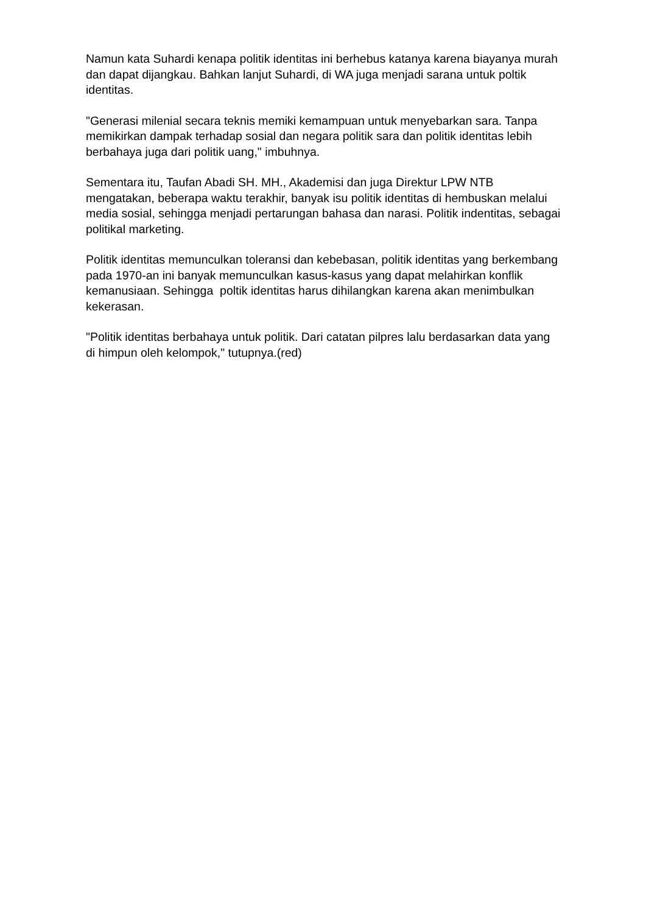Namun kata Suhardi kenapa politik identitas ini berhebus katanya karena biayanya murah dan dapat dijangkau. Bahkan lanjut Suhardi, di WA juga menjadi sarana untuk poltik identitas.
"Generasi milenial secara teknis memiki kemampuan untuk menyebarkan sara. Tanpa memikirkan dampak terhadap sosial dan negara politik sara dan politik identitas lebih berbahaya juga dari politik uang," imbuhnya.
Sementara itu, Taufan Abadi SH. MH., Akademisi dan juga Direktur LPW NTB mengatakan, beberapa waktu terakhir, banyak isu politik identitas di hembuskan melalui media sosial, sehingga menjadi pertarungan bahasa dan narasi. Politik indentitas, sebagai politikal marketing.
Politik identitas memunculkan toleransi dan kebebasan, politik identitas yang berkembang pada 1970-an ini banyak memunculkan kasus-kasus yang dapat melahirkan konflik kemanusiaan. Sehingga poltik identitas harus dihilangkan karena akan menimbulkan kekerasan.
"Politik identitas berbahaya untuk politik. Dari catatan pilpres lalu berdasarkan data yang di himpun oleh kelompok," tutupnya.(red)